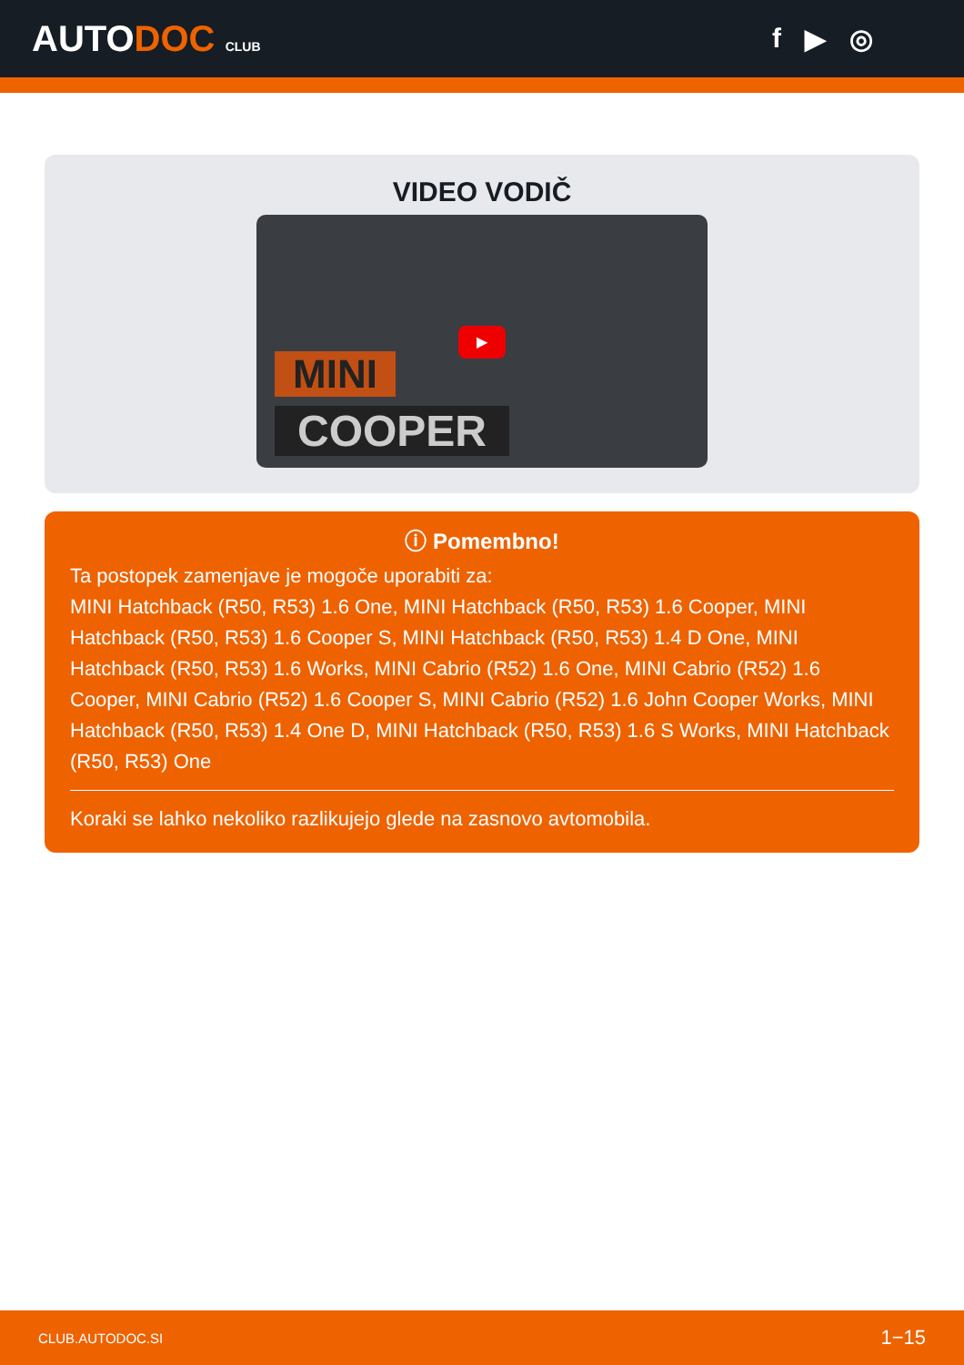AUTODOC CLUB
f ▶ ◎
VIDEO VODIČ
▶
MINI
COOPER
ⓘ Pomembno!
Ta postopek zamenjave je mogoče uporabiti za:
MINI Hatchback (R50, R53) 1.6 One, MINI Hatchback (R50, R53) 1.6 Cooper, MINI Hatchback (R50, R53) 1.6 Cooper S, MINI Hatchback (R50, R53) 1.4 D One, MINI Hatchback (R50, R53) 1.6 Works, MINI Cabrio (R52) 1.6 One, MINI Cabrio (R52) 1.6 Cooper, MINI Cabrio (R52) 1.6 Cooper S, MINI Cabrio (R52) 1.6 John Cooper Works, MINI Hatchback (R50, R53) 1.4 One D, MINI Hatchback (R50, R53) 1.6 S Works, MINI Hatchback (R50, R53) One
Koraki se lahko nekoliko razlikujejo glede na zasnovo avtomobila.
CLUB.AUTODOC.SI 1−15